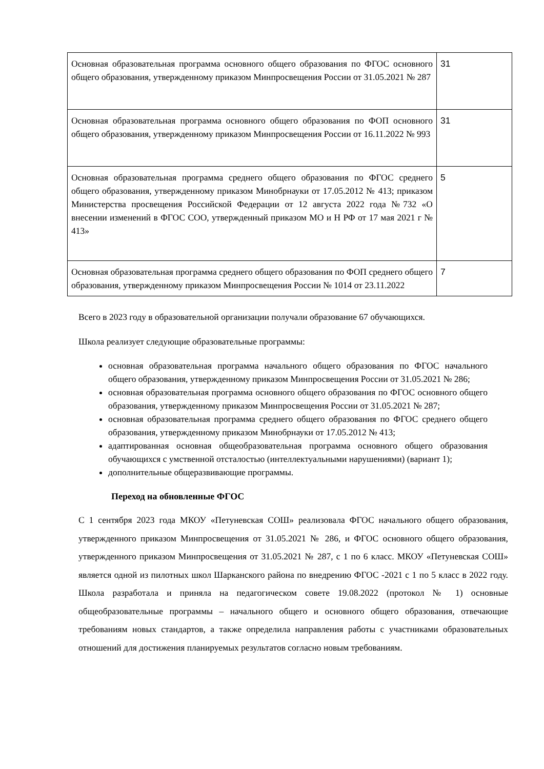| Основная образовательная программа основного общего образования по ФГОС основного общего образования, утвержденному приказом Минпросвещения России от 31.05.2021 № 287 | 31 |
| Основная образовательная программа основного общего образования по ФОП основного общего образования, утвержденному приказом Минпросвещения России от 16.11.2022 № 993 | 31 |
| Основная образовательная программа среднего общего образования по ФГОС среднего общего образования, утвержденному приказом Минобрнауки от 17.05.2012 № 413; приказом Министерства просвещения Российской Федерации от 12 августа 2022 года №732 «О внесении изменений в ФГОС СОО, утвержденный приказом МО и Н РФ от 17 мая 2021 г № 413» | 5 |
| Основная образовательная программа среднего общего образования по ФОП среднего общего образования, утвержденному приказом Минпросвещения России № 1014 от 23.11.2022 | 7 |
Всего в 2023 году в образовательной организации получали образование 67 обучающихся.
Школа реализует следующие образовательные программы:
основная образовательная программа начального общего образования по ФГОС начального общего образования, утвержденному приказом Минпросвещения России от 31.05.2021 № 286;
основная образовательная программа основного общего образования по ФГОС основного общего образования, утвержденному приказом Минпросвещения России от 31.05.2021 № 287;
основная образовательная программа среднего общего образования по ФГОС среднего общего образования, утвержденному приказом Минобрнауки от 17.05.2012 № 413;
адаптированная основная общеобразовательная программа основного общего образования обучающихся с умственной отсталостью (интеллектуальными нарушениями) (вариант 1);
дополнительные общеразвивающие программы.
Переход на обновленные ФГОС
С 1 сентября 2023 года МКОУ «Петуневская СОШ» реализовала ФГОС начального общего образования, утвержденного приказом Минпросвещения от 31.05.2021 № 286, и ФГОС основного общего образования, утвержденного приказом Минпросвещения от 31.05.2021 № 287, с 1 по 6 класс. МКОУ «Петуневская СОШ» является одной из пилотных школ Шарканского района по внедрению ФГОС -2021 с 1 по 5 класс в 2022 году. Школа разработала и приняла на педагогическом совете 19.08.2022 (протокол № 1) основные общеобразовательные программы – начального общего и основного общего образования, отвечающие требованиям новых стандартов, а также определила направления работы с участниками образовательных отношений для достижения планируемых результатов согласно новым требованиям.